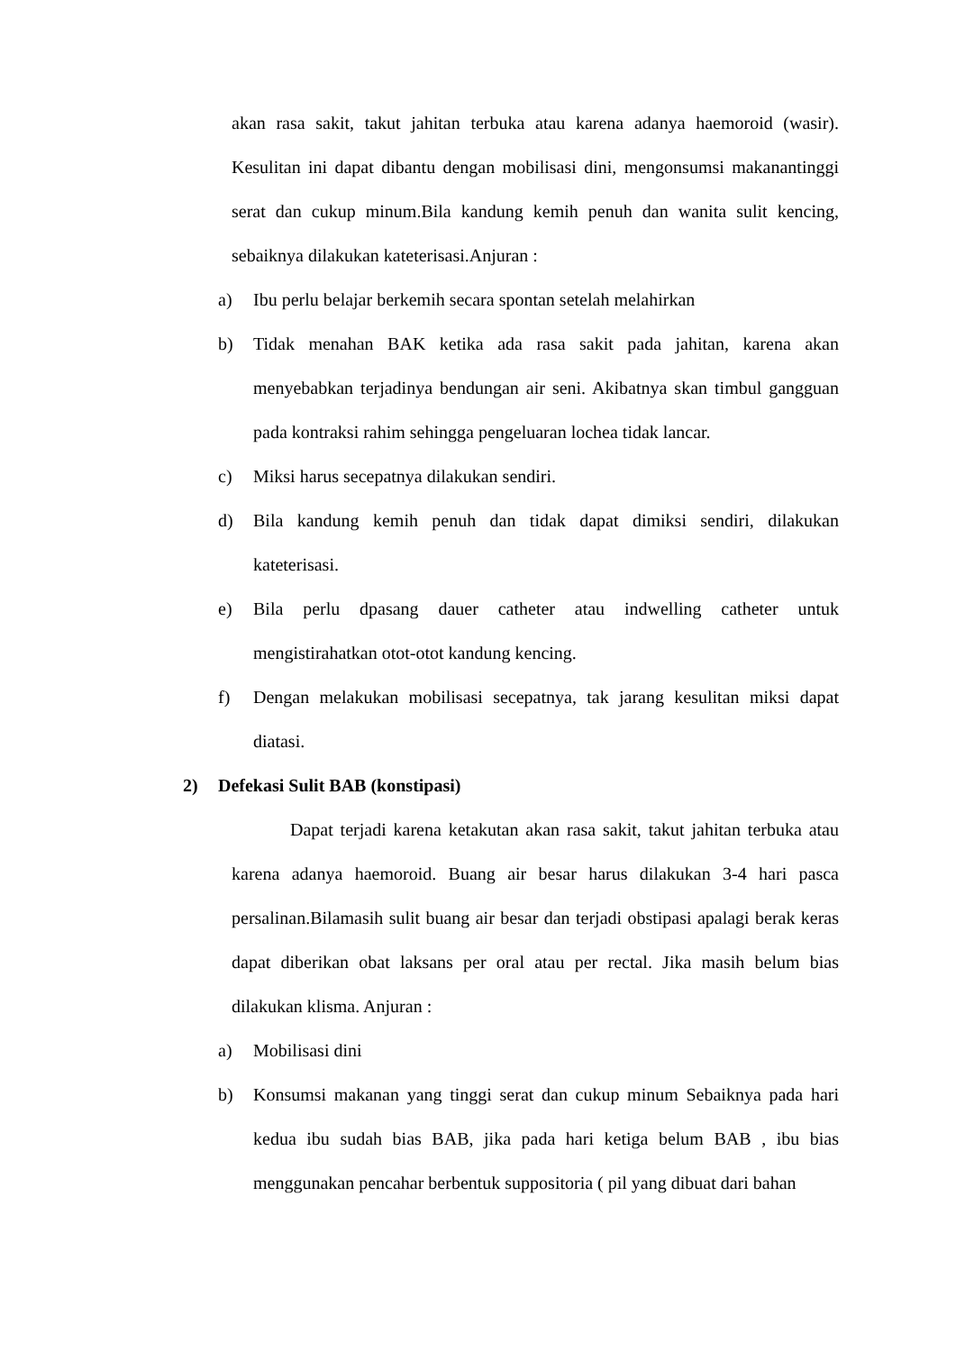akan rasa sakit, takut jahitan terbuka atau karena adanya haemoroid (wasir). Kesulitan ini dapat dibantu dengan mobilisasi dini, mengonsumsi makanantinggi serat dan cukup minum.Bila kandung kemih penuh dan wanita sulit kencing, sebaiknya dilakukan kateterisasi.Anjuran :
a) Ibu perlu belajar berkemih secara spontan setelah melahirkan
b) Tidak menahan BAK ketika ada rasa sakit pada jahitan, karena akan menyebabkan terjadinya bendungan air seni. Akibatnya skan timbul gangguan pada kontraksi rahim sehingga pengeluaran lochea tidak lancar.
c) Miksi harus secepatnya dilakukan sendiri.
d) Bila kandung kemih penuh dan tidak dapat dimiksi sendiri, dilakukan kateterisasi.
e) Bila perlu dpasang dauer catheter atau indwelling catheter untuk mengistirahatkan otot-otot kandung kencing.
f) Dengan melakukan mobilisasi secepatnya, tak jarang kesulitan miksi dapat diatasi.
2) Defekasi Sulit BAB (konstipasi)
Dapat terjadi karena ketakutan akan rasa sakit, takut jahitan terbuka atau karena adanya haemoroid. Buang air besar harus dilakukan 3-4 hari pasca persalinan.Bilamasih sulit buang air besar dan terjadi obstipasi apalagi berak keras dapat diberikan obat laksans per oral atau per rectal. Jika masih belum bias dilakukan klisma. Anjuran :
a) Mobilisasi dini
b) Konsumsi makanan yang tinggi serat dan cukup minum Sebaiknya pada hari kedua ibu sudah bias BAB, jika pada hari ketiga belum BAB , ibu bias menggunakan pencahar berbentuk suppositoria ( pil yang dibuat dari bahan